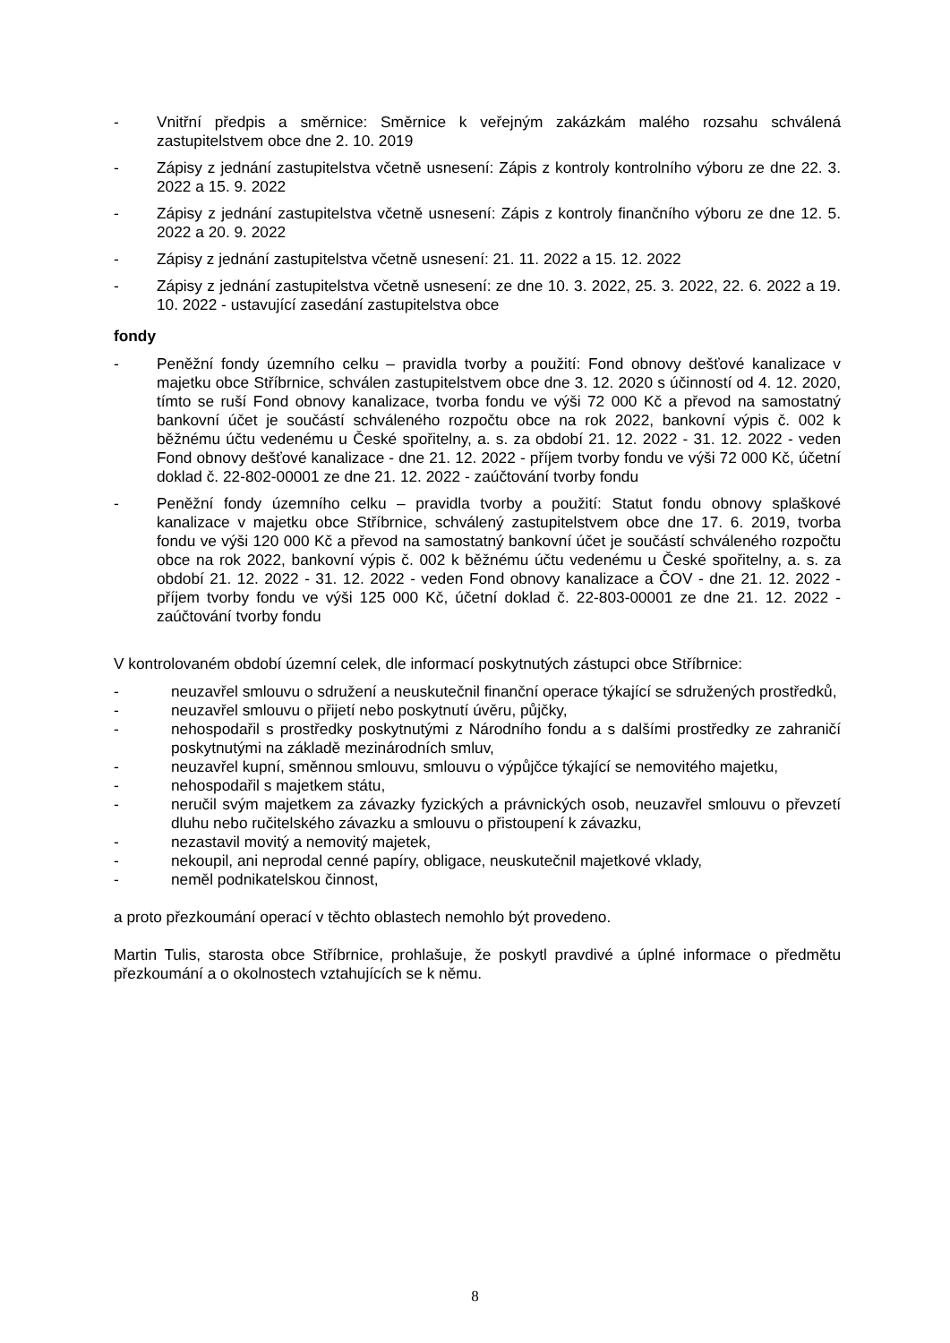- Vnitřní předpis a směrnice: Směrnice k veřejným zakázkám malého rozsahu schválená zastupitelstvem obce dne 2. 10. 2019
- Zápisy z jednání zastupitelstva včetně usnesení: Zápis z kontroly kontrolního výboru ze dne 22. 3. 2022 a 15. 9. 2022
- Zápisy z jednání zastupitelstva včetně usnesení: Zápis z kontroly finančního výboru ze dne 12. 5. 2022 a 20. 9. 2022
- Zápisy z jednání zastupitelstva včetně usnesení: 21. 11. 2022 a 15. 12. 2022
- Zápisy z jednání zastupitelstva včetně usnesení: ze dne 10. 3. 2022, 25. 3. 2022, 22. 6. 2022 a 19. 10. 2022 - ustavující zasedání zastupitelstva obce
fondy
- Peněžní fondy územního celku – pravidla tvorby a použití: Fond obnovy dešťové kanalizace v majetku obce Stříbrnice, schválen zastupitelstvem obce dne 3. 12. 2020 s účinností od 4. 12. 2020, tímto se ruší Fond obnovy kanalizace, tvorba fondu ve výši 72 000 Kč a převod na samostatný bankovní účet je součástí schváleného rozpočtu obce na rok 2022, bankovní výpis č. 002 k běžnému účtu vedenému u České spořitelny, a. s. za období 21. 12. 2022 - 31. 12. 2022 - veden Fond obnovy dešťové kanalizace - dne 21. 12. 2022 - příjem tvorby fondu ve výši 72 000 Kč, účetní doklad č. 22-802-00001 ze dne 21. 12. 2022 - zaúčtování tvorby fondu
- Peněžní fondy územního celku – pravidla tvorby a použití: Statut fondu obnovy splaškové kanalizace v majetku obce Stříbrnice, schválený zastupitelstvem obce dne 17. 6. 2019, tvorba fondu ve výši 120 000 Kč a převod na samostatný bankovní účet je součástí schváleného rozpočtu obce na rok 2022, bankovní výpis č. 002 k běžnému účtu vedenému u České spořitelny, a. s. za období 21. 12. 2022 - 31. 12. 2022 - veden Fond obnovy kanalizace a ČOV - dne 21. 12. 2022 - příjem tvorby fondu ve výši 125 000 Kč, účetní doklad č. 22-803-00001 ze dne 21. 12. 2022 - zaúčtování tvorby fondu
V kontrolovaném období územní celek, dle informací poskytnutých zástupci obce Stříbrnice:
- neuzavřel smlouvu o sdružení a neuskutečnil finanční operace týkající se sdružených prostředků,
- neuzavřel smlouvu o přijetí nebo poskytnutí úvěru, půjčky,
- nehospodařil s prostředky poskytnutými z Národního fondu a s dalšími prostředky ze zahraničí poskytnutými na základě mezinárodních smluv,
- neuzavřel kupní, směnnou smlouvu, smlouvu o výpůjčce týkající se nemovitého majetku,
- nehospodařil s majetkem státu,
- neručil svým majetkem za závazky fyzických a právnických osob, neuzavřel smlouvu o převzetí dluhu nebo ručitelského závazku a smlouvu o přistoupení k závazku,
- nezastavil movitý a nemovitý majetek,
- nekoupil, ani neprodal cenné papíry, obligace, neuskutečnil majetkové vklady,
- neměl podnikatelskou činnost,
a proto přezkoumání operací v těchto oblastech nemohlo být provedeno.
Martin Tulis, starosta obce Stříbrnice, prohlašuje, že poskytl pravdivé a úplné informace o předmětu přezkoumání a o okolnostech vztahujících se k němu.
8